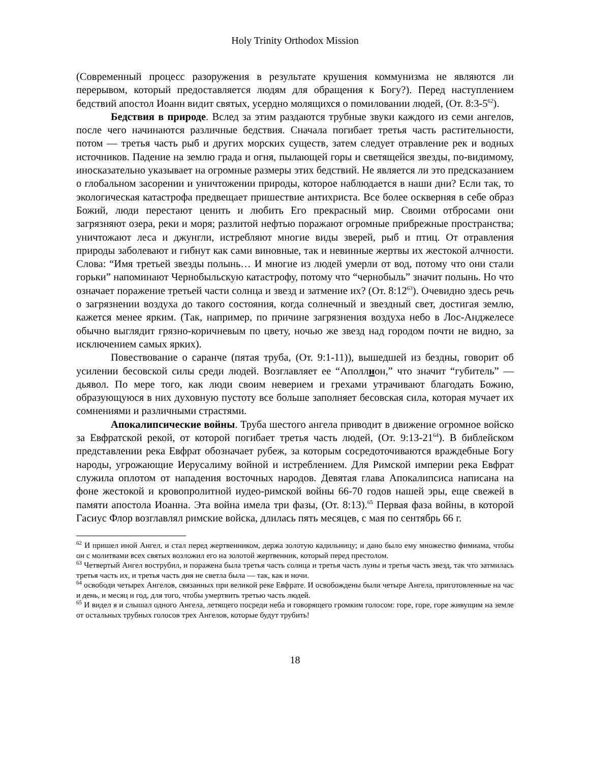Holy Trinity Orthodox Mission
(Современный процесс разоружения в результате крушения коммунизма не являются ли перерывом, который предоставляется людям для обращения к Богу?). Перед наступлением бедствий апостол Иоанн видит святых, усердно молящихся о помиловании людей, (От. 8:3-5<sup>62</sup>).
Бедствия в природе. Вслед за этим раздаются трубные звуки каждого из семи ангелов, после чего начинаются различные бедствия. Сначала погибает третья часть растительности, потом — третья часть рыб и других морских существ, затем следует отравление рек и водных источников. Падение на землю града и огня, пылающей горы и светящейся звезды, по-видимому, иносказательно указывает на огромные размеры этих бедствий. Не является ли это предсказанием о глобальном засорении и уничтожении природы, которое наблюдается в наши дни? Если так, то экологическая катастрофа предвещает пришествие антихриста. Все более оскверняя в себе образ Божий, люди перестают ценить и любить Его прекрасный мир. Своими отбросами они загрязняют озера, реки и моря; разлитой нефтью поражают огромные прибрежные пространства; уничтожают леса и джунгли, истребляют многие виды зверей, рыб и птиц. От отравления природы заболевают и гибнут как сами виновные, так и невинные жертвы их жестокой алчности. Слова: “Имя третьей звезды полынь… И многие из людей умерли от вод, потому что они стали горьки” напоминают Чернобыльскую катастрофу, потому что “чернобыль” значит полынь. Но что означает поражение третьей части солнца и звезд и затмение их? (От. 8:12<sup>63</sup>). Очевидно здесь речь о загрязнении воздуха до такого состояния, когда солнечный и звездный свет, достигая землю, кажется менее ярким. (Так, например, по причине загрязнения воздуха небо в Лос-Анджелесе обычно выглядит грязно-коричневым по цвету, ночью же звезд над городом почти не видно, за исключением самых ярких).
Повествование о саранче (пятая труба, (От. 9:1-11)), вышедшей из бездны, говорит об усилении бесовской силы среди людей. Возглавляет ее “Аполлион,” что значит “губитель” — дьявол. По мере того, как люди своим неверием и грехами утрачивают благодать Божию, образующуюся в них духовную пустоту все больше заполняет бесовская сила, которая мучает их сомнениями и различными страстями.
Апокалипсические войны. Труба шестого ангела приводит в движение огромное войско за Евфратской рекой, от которой погибает третья часть людей, (От. 9:13-21<sup>64</sup>). В библейском представлении река Евфрат обозначает рубеж, за которым сосредоточиваются враждебные Богу народы, угрожающие Иерусалиму войной и истреблением. Для Римской империи река Евфрат служила оплотом от нападения восточных народов. Девятая глава Апокалипсиса написана на фоне жестокой и кровопролитной иудео-римской войны 66-70 годов нашей эры, еще свежей в памяти апостола Иоанна. Эта война имела три фазы, (От. 8:13).<sup>65</sup> Первая фаза войны, в которой Гасиус Флор возглавлял римские войска, длилась пять месяцев, с мая по сентябрь 66 г.
<sup>62</sup> И пришел иной Ангел, и стал перед жертвенником, держа золотую кадильницу; и дано было ему множество фимиама, чтобы он с молитвами всех святых возложил его на золотой жертвенник, который перед престолом.
<sup>63</sup> Четвертый Ангел вострубил, и поражена была третья часть солнца и третья часть луны и третья часть звезд, так что затмилась третья часть их, и третья часть дня не светла была — так, как и ночи.
<sup>64</sup> освободи четырех Ангелов, связанных при великой реке Евфрате. И освобождены были четыре Ангела, приготовленные на час и день, и месяц и год, для того, чтобы умертвить третью часть людей.
<sup>65</sup> И видел я и слышал одного Ангела, летящего посреди неба и говорящего громким голосом: горе, горе, горе живущим на земле от остальных трубных голосов трех Ангелов, которые будут трубить!
18